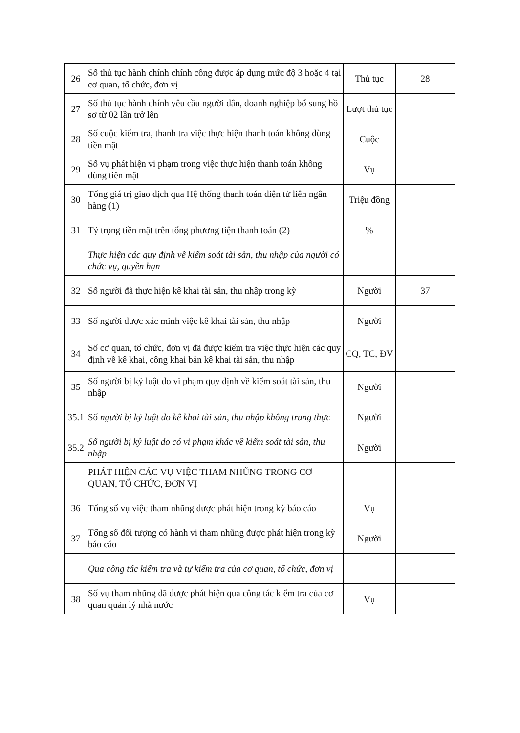| 26 | Số thủ tục hành chính chính công được áp dụng mức độ 3 hoặc 4 tại cơ quan, tổ chức, đơn vị | Thủ tục | 28 |
| 27 | Số thủ tục hành chính yêu cầu người dân, doanh nghiệp bổ sung hồ sơ từ 02 lần trở lên | Lượt thủ tục | |
| 28 | Số cuộc kiểm tra, thanh tra việc thực hiện thanh toán không dùng tiền mặt | Cuộc | |
| 29 | Số vụ phát hiện vi phạm trong việc thực hiện thanh toán không dùng tiền mặt | Vụ | |
| 30 | Tổng giá trị giao dịch qua Hệ thống thanh toán điện tử liên ngân hàng (1) | Triệu đồng | |
| 31 | Tỷ trọng tiền mặt trên tổng phương tiện thanh toán (2) | % | |
| | Thực hiện các quy định về kiểm soát tài sản, thu nhập của người có chức vụ, quyền hạn | | |
| 32 | Số người đã thực hiện kê khai tài sản, thu nhập trong kỳ | Người | 37 |
| 33 | Số người được xác minh việc kê khai tài sản, thu nhập | Người | |
| 34 | Số cơ quan, tổ chức, đơn vị đã được kiểm tra việc thực hiện các quy định về kê khai, công khai bản kê khai tài sản, thu nhập | CQ, TC, ĐV | |
| 35 | Số người bị kỷ luật do vi phạm quy định về kiểm soát tài sản, thu nhập | Người | |
| 35.1 | Số người bị kỷ luật do kê khai tài sản, thu nhập không trung thực | Người | |
| 35.2 | Số người bị kỷ luật do có vi phạm khác về kiểm soát tài sản, thu nhập | Người | |
| | PHÁT HIỆN CÁC VỤ VIỆC THAM NHŨNG TRONG CƠ QUAN, TỔ CHỨC, ĐƠN VỊ | | |
| 36 | Tổng số vụ việc tham nhũng được phát hiện trong kỳ báo cáo | Vụ | |
| 37 | Tổng số đối tượng có hành vi tham nhũng được phát hiện trong kỳ báo cáo | Người | |
| | Qua công tác kiểm tra và tự kiểm tra của cơ quan, tổ chức, đơn vị | | |
| 38 | Số vụ tham nhũng đã được phát hiện qua công tác kiểm tra của cơ quan quản lý nhà nước | Vụ | |